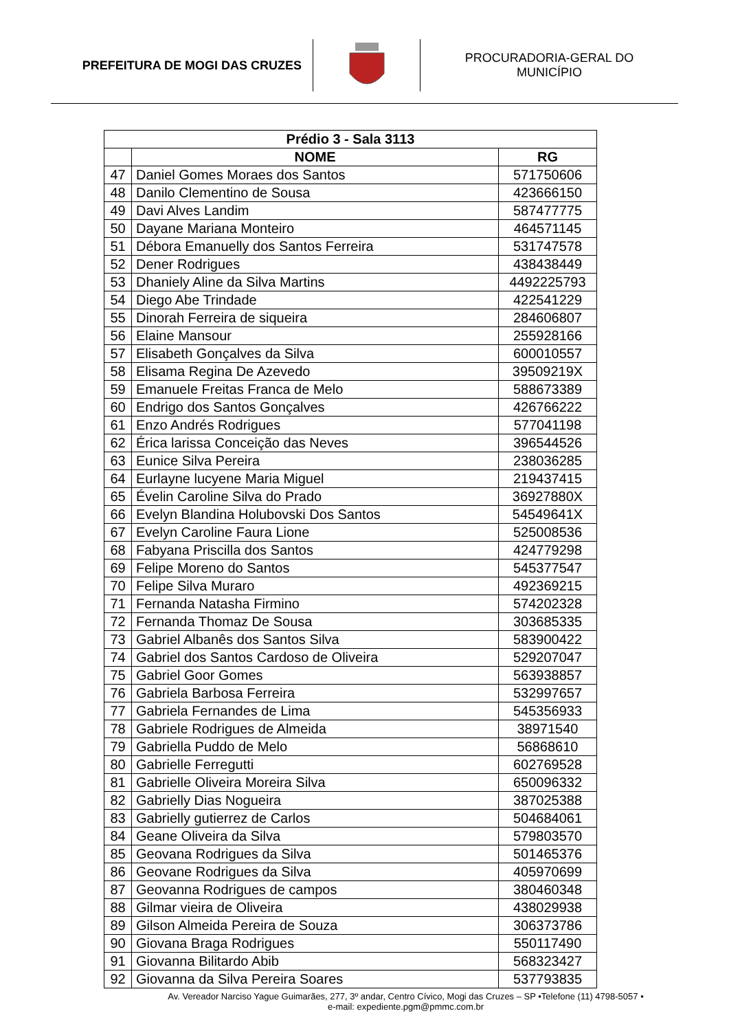PREFEITURA DE MOGI DAS CRUZES
PROCURADORIA-GERAL DO
MUNICÍPIO
| Prédio 3 - Sala 3113 | | |
| --- | --- | --- |
| | NOME | RG |
| 47 | Daniel Gomes Moraes dos Santos | 571750606 |
| 48 | Danilo Clementino de Sousa | 423666150 |
| 49 | Davi Alves Landim | 587477775 |
| 50 | Dayane Mariana Monteiro | 464571145 |
| 51 | Débora Emanuelly dos Santos Ferreira | 531747578 |
| 52 | Dener Rodrigues | 438438449 |
| 53 | Dhaniely Aline da Silva Martins | 4492225793 |
| 54 | Diego Abe Trindade | 422541229 |
| 55 | Dinorah Ferreira de siqueira | 284606807 |
| 56 | Elaine Mansour | 255928166 |
| 57 | Elisabeth Gonçalves da Silva | 600010557 |
| 58 | Elisama Regina De Azevedo | 39509219X |
| 59 | Emanuele Freitas Franca de Melo | 588673389 |
| 60 | Endrigo dos Santos Gonçalves | 426766222 |
| 61 | Enzo Andrés Rodrigues | 577041198 |
| 62 | Érica larissa Conceição das Neves | 396544526 |
| 63 | Eunice Silva Pereira | 238036285 |
| 64 | Eurlayne lucyene Maria Miguel | 219437415 |
| 65 | Évelin Caroline Silva do Prado | 36927880X |
| 66 | Evelyn Blandina Holubovski Dos Santos | 54549641X |
| 67 | Evelyn Caroline Faura Lione | 525008536 |
| 68 | Fabyana Priscilla dos Santos | 424779298 |
| 69 | Felipe Moreno do Santos | 545377547 |
| 70 | Felipe Silva Muraro | 492369215 |
| 71 | Fernanda Natasha Firmino | 574202328 |
| 72 | Fernanda Thomaz De Sousa | 303685335 |
| 73 | Gabriel Albanês dos Santos Silva | 583900422 |
| 74 | Gabriel dos Santos Cardoso de Oliveira | 529207047 |
| 75 | Gabriel Goor Gomes | 563938857 |
| 76 | Gabriela Barbosa Ferreira | 532997657 |
| 77 | Gabriela Fernandes de Lima | 545356933 |
| 78 | Gabriele Rodrigues de Almeida | 38971540 |
| 79 | Gabriella Puddo de Melo | 56868610 |
| 80 | Gabrielle Ferregutti | 602769528 |
| 81 | Gabrielle Oliveira Moreira Silva | 650096332 |
| 82 | Gabrielly Dias Nogueira | 387025388 |
| 83 | Gabrielly gutierrez de Carlos | 504684061 |
| 84 | Geane Oliveira da Silva | 579803570 |
| 85 | Geovana Rodrigues da Silva | 501465376 |
| 86 | Geovane Rodrigues da Silva | 405970699 |
| 87 | Geovanna Rodrigues de campos | 380460348 |
| 88 | Gilmar vieira de Oliveira | 438029938 |
| 89 | Gilson Almeida Pereira de Souza | 306373786 |
| 90 | Giovana Braga Rodrigues | 550117490 |
| 91 | Giovanna Bilitardo Abib | 568323427 |
| 92 | Giovanna da Silva Pereira Soares | 537793835 |
Av. Vereador Narciso Yague Guimarães, 277, 3º andar, Centro Cívico, Mogi das Cruzes – SP •Telefone (11) 4798-5057 •
e-mail: expediente.pgm@pmmc.com.br